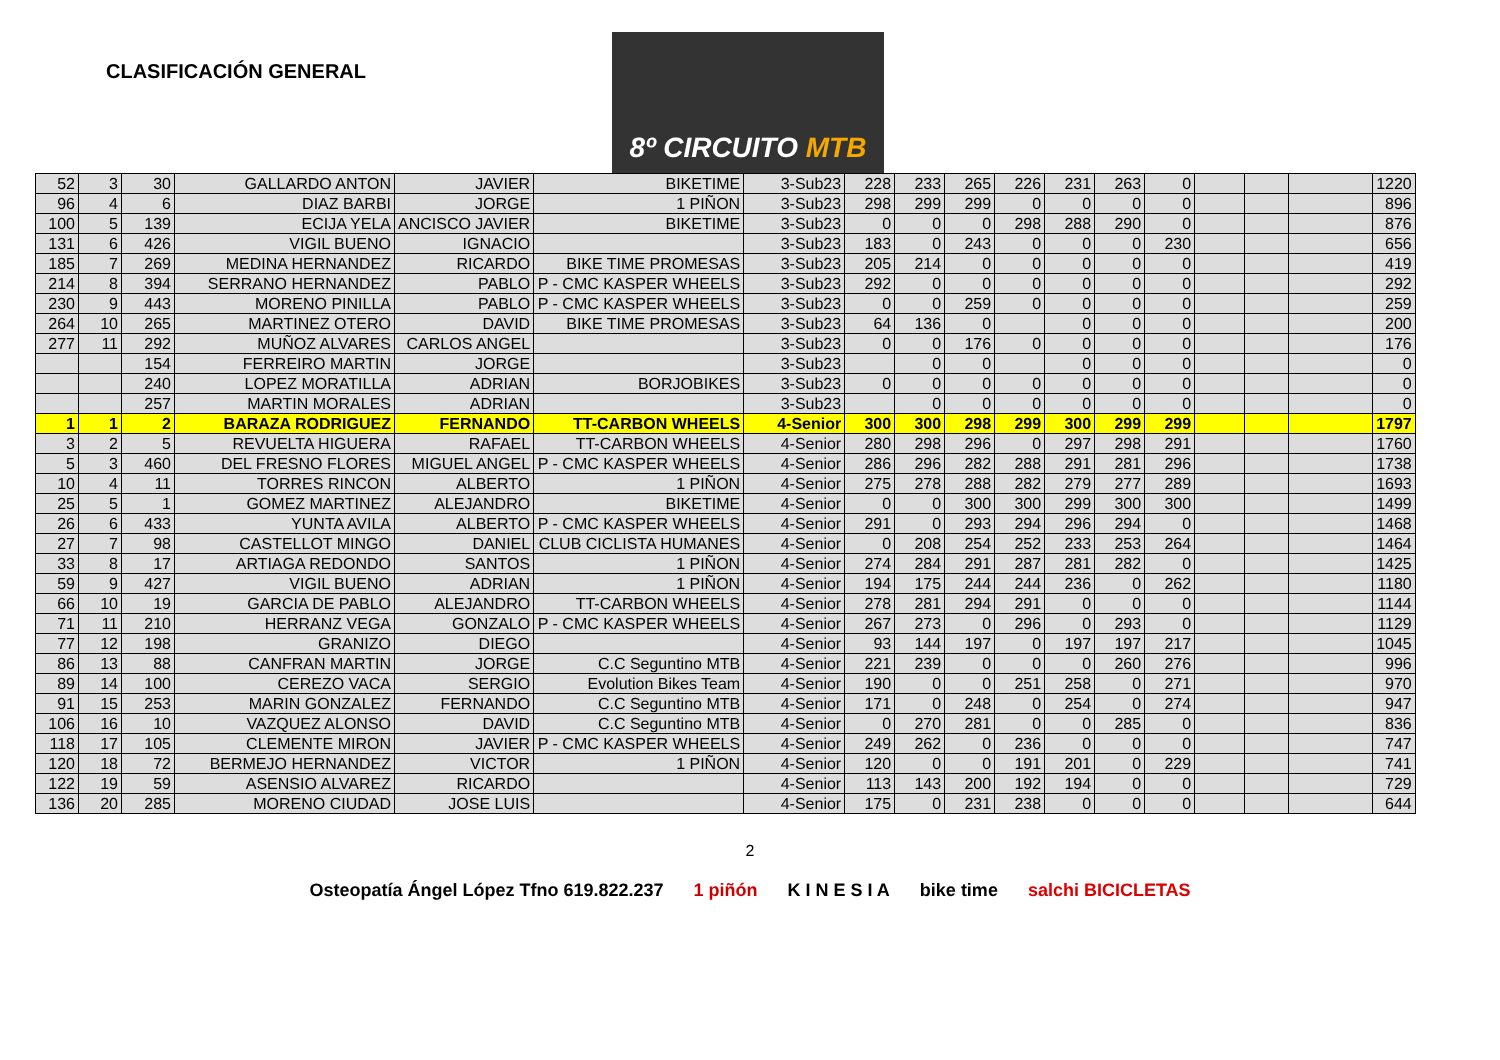CLASIFICACIÓN GENERAL
8º CIRCUITO MTB
| 52 | 3 | 30 | GALLARDO ANTON | JAVIER | BIKETIME | 3-Sub23 | 228 | 233 | 265 | 226 | 231 | 263 | 0 | | | | 1220 |
| 96 | 4 | 6 | DIAZ BARBI | JORGE | 1 PIÑON | 3-Sub23 | 298 | 299 | 299 | 0 | 0 | 0 | 0 | | | | 896 |
| 100 | 5 | 139 | ECIJA YELA | ANCISCO JAVIER | BIKETIME | 3-Sub23 | 0 | 0 | 0 | 298 | 288 | 290 | 0 | | | | 876 |
| 131 | 6 | 426 | VIGIL BUENO | IGNACIO | | 3-Sub23 | 183 | 0 | 243 | 0 | 0 | 0 | 230 | | | | 656 |
| 185 | 7 | 269 | MEDINA HERNANDEZ | RICARDO | BIKE TIME PROMESAS | 3-Sub23 | 205 | 214 | 0 | 0 | 0 | 0 | 0 | | | | 419 |
| 214 | 8 | 394 | SERRANO HERNANDEZ | PABLO | P - CMC KASPER WHEELS | 3-Sub23 | 292 | 0 | 0 | 0 | 0 | 0 | 0 | | | | 292 |
| 230 | 9 | 443 | MORENO PINILLA | PABLO | P - CMC KASPER WHEELS | 3-Sub23 | 0 | 0 | 259 | 0 | 0 | 0 | 0 | | | | 259 |
| 264 | 10 | 265 | MARTINEZ OTERO | DAVID | BIKE TIME PROMESAS | 3-Sub23 | 64 | 136 | 0 | | 0 | 0 | 0 | | | | 200 |
| 277 | 11 | 292 | MUÑOZ ALVARES | CARLOS ANGEL | | 3-Sub23 | 0 | 0 | 176 | 0 | 0 | 0 | 0 | | | | 176 |
| | | 154 | FERREIRO MARTIN | JORGE | | 3-Sub23 | | 0 | 0 | | 0 | 0 | 0 | | | | 0 |
| | | 240 | LOPEZ MORATILLA | ADRIAN | BORJOBIKES | 3-Sub23 | 0 | 0 | 0 | 0 | 0 | 0 | 0 | | | | 0 |
| | | 257 | MARTIN MORALES | ADRIAN | | 3-Sub23 | | 0 | 0 | 0 | 0 | 0 | 0 | | | | 0 |
| 1 | 1 | 2 | BARAZA RODRIGUEZ | FERNANDO | TT-CARBON WHEELS | 4-Senior | 300 | 300 | 298 | 299 | 300 | 299 | 299 | | | | 1797 |
| 3 | 2 | 5 | REVUELTA HIGUERA | RAFAEL | TT-CARBON WHEELS | 4-Senior | 280 | 298 | 296 | 0 | 297 | 298 | 291 | | | | 1760 |
| 5 | 3 | 460 | DEL FRESNO FLORES | MIGUEL ANGEL | P - CMC KASPER WHEELS | 4-Senior | 286 | 296 | 282 | 288 | 291 | 281 | 296 | | | | 1738 |
| 10 | 4 | 11 | TORRES RINCON | ALBERTO | 1 PIÑON | 4-Senior | 275 | 278 | 288 | 282 | 279 | 277 | 289 | | | | 1693 |
| 25 | 5 | 1 | GOMEZ MARTINEZ | ALEJANDRO | BIKETIME | 4-Senior | 0 | 0 | 300 | 300 | 299 | 300 | 300 | | | | 1499 |
| 26 | 6 | 433 | YUNTA AVILA | ALBERTO | P - CMC KASPER WHEELS | 4-Senior | 291 | 0 | 293 | 294 | 296 | 294 | 0 | | | | 1468 |
| 27 | 7 | 98 | CASTELLOT MINGO | DANIEL | CLUB CICLISTA HUMANES | 4-Senior | 0 | 208 | 254 | 252 | 233 | 253 | 264 | | | | 1464 |
| 33 | 8 | 17 | ARTIAGA REDONDO | SANTOS | 1 PIÑON | 4-Senior | 274 | 284 | 291 | 287 | 281 | 282 | 0 | | | | 1425 |
| 59 | 9 | 427 | VIGIL BUENO | ADRIAN | 1 PIÑON | 4-Senior | 194 | 175 | 244 | 244 | 236 | 0 | 262 | | | | 1180 |
| 66 | 10 | 19 | GARCIA DE PABLO | ALEJANDRO | TT-CARBON WHEELS | 4-Senior | 278 | 281 | 294 | 291 | 0 | 0 | 0 | | | | 1144 |
| 71 | 11 | 210 | HERRANZ VEGA | GONZALO | P - CMC KASPER WHEELS | 4-Senior | 267 | 273 | 0 | 296 | 0 | 293 | 0 | | | | 1129 |
| 77 | 12 | 198 | GRANIZO | DIEGO | | 4-Senior | 93 | 144 | 197 | 0 | 197 | 197 | 217 | | | | 1045 |
| 86 | 13 | 88 | CANFRAN MARTIN | JORGE | C.C Seguntino MTB | 4-Senior | 221 | 239 | 0 | 0 | 0 | 260 | 276 | | | | 996 |
| 89 | 14 | 100 | CEREZO VACA | SERGIO | Evolution Bikes Team | 4-Senior | 190 | 0 | 0 | 251 | 258 | 0 | 271 | | | | 970 |
| 91 | 15 | 253 | MARIN GONZALEZ | FERNANDO | C.C Seguntino MTB | 4-Senior | 171 | 0 | 248 | 0 | 254 | 0 | 274 | | | | 947 |
| 106 | 16 | 10 | VAZQUEZ ALONSO | DAVID | C.C Seguntino MTB | 4-Senior | 0 | 270 | 281 | 0 | 0 | 285 | 0 | | | | 836 |
| 118 | 17 | 105 | CLEMENTE MIRON | JAVIER | P - CMC KASPER WHEELS | 4-Senior | 249 | 262 | 0 | 236 | 0 | 0 | 0 | | | | 747 |
| 120 | 18 | 72 | BERMEJO HERNANDEZ | VICTOR | 1 PIÑON | 4-Senior | 120 | 0 | 0 | 191 | 201 | 0 | 229 | | | | 741 |
| 122 | 19 | 59 | ASENSIO ALVAREZ | RICARDO | | 4-Senior | 113 | 143 | 200 | 192 | 194 | 0 | 0 | | | | 729 |
| 136 | 20 | 285 | MORENO CIUDAD | JOSE LUIS | | 4-Senior | 175 | 0 | 231 | 238 | 0 | 0 | 0 | | | | 644 |
2
Osteopatía Ángel López Tfno 619.822.237 1 piñón K I N E S I A bike time salchi BICICLETAS